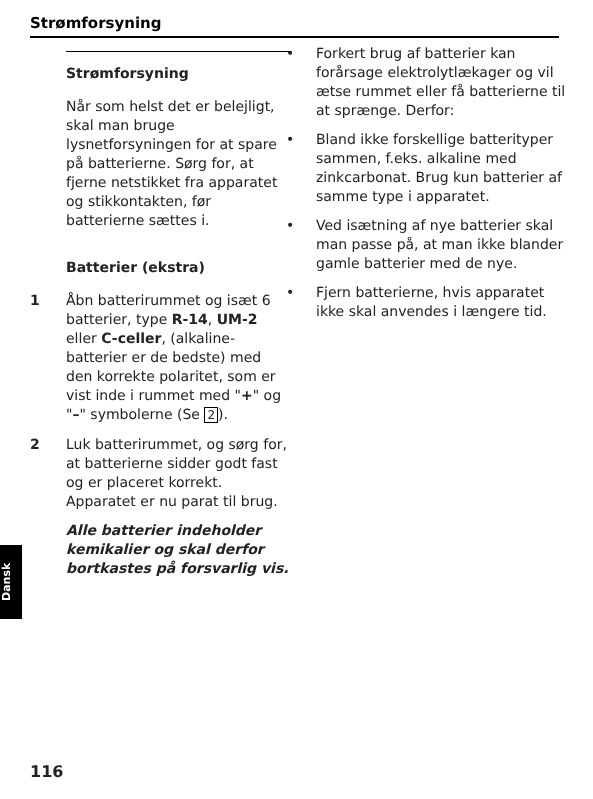Strømforsyning
Strømforsyning
Når som helst det er belejligt, skal man bruge lysnetforsyningen for at spare på batterierne. Sørg for, at fjerne netstikket fra apparatet og stikkontakten, før batterierne sættes i.
Batterier (ekstra)
1 Åbn batterirummet og isæt 6 batterier, type R-14, UM-2 eller C-celler, (alkaline-batterier er de bedste) med den korrekte polaritet, som er vist inde i rummet med "+" og "–" symbolerne (Se 2).
2 Luk batterirummet, og sørg for, at batterierne sidder godt fast og er placeret korrekt. Apparatet er nu parat til brug.
Alle batterier indeholder kemikalier og skal derfor bortkastes på forsvarlig vis.
• Forkert brug af batterier kan forårsage elektrolytlækager og vil ætse rummet eller få batterierne til at sprænge. Derfor:
• Bland ikke forskellige batterityper sammen, f.eks. alkaline med zinkcarbonat. Brug kun batterier af samme type i apparatet.
• Ved isætning af nye batterier skal man passe på, at man ikke blander gamle batterier med de nye.
• Fjern batterierne, hvis apparatet ikke skal anvendes i længere tid.
Dansk
116